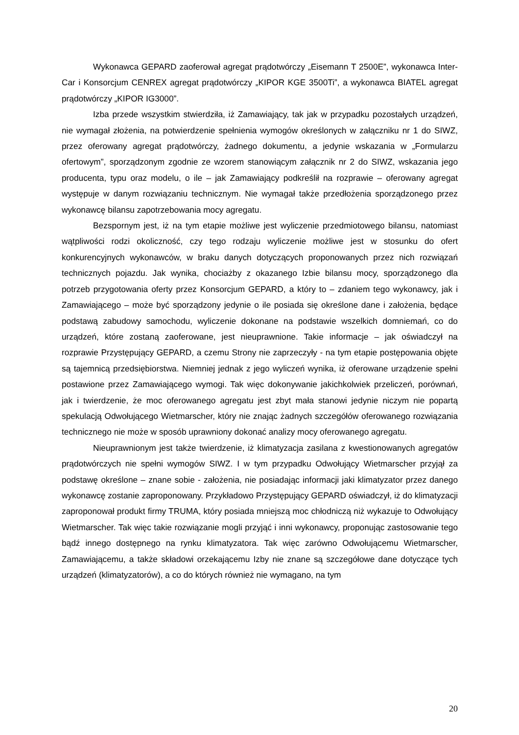Wykonawca GEPARD zaoferował agregat prądotwórczy „Eisemann T 2500E”, wykonawca Inter-Car i Konsorcjum CENREX agregat prądotwórczy „KIPOR KGE 3500Ti”, a wykonawca BIATEL agregat prądotwórczy „KIPOR IG3000”.
Izba przede wszystkim stwierdziła, iż Zamawiający, tak jak w przypadku pozostałych urządzeń, nie wymagał złożenia, na potwierdzenie spełnienia wymogów określonych w załączniku nr 1 do SIWZ, przez oferowany agregat prądotwórczy, żadnego dokumentu, a jedynie wskazania w „Formularzu ofertowym”, sporządzonym zgodnie ze wzorem stanowiącym załącznik nr 2 do SIWZ, wskazania jego producenta, typu oraz modelu, o ile – jak Zamawiający podkreślił na rozprawie – oferowany agregat występuje w danym rozwiązaniu technicznym. Nie wymagał także przedłożenia sporządzonego przez wykonawcę bilansu zapotrzebowania mocy agregatu.
Bezspornym jest, iż na tym etapie możliwe jest wyliczenie przedmiotowego bilansu, natomiast wątpliwości rodzi okoliczność, czy tego rodzaju wyliczenie możliwe jest w stosunku do ofert konkurencyjnych wykonawców, w braku danych dotyczących proponowanych przez nich rozwiązań technicznych pojazdu. Jak wynika, chociażby z okazanego Izbie bilansu mocy, sporządzonego dla potrzeb przygotowania oferty przez Konsorcjum GEPARD, a który to – zdaniem tego wykonawcy, jak i Zamawiającego – może być sporządzony jedynie o ile posiada się określone dane i założenia, będące podstawą zabudowy samochodu, wyliczenie dokonane na podstawie wszelkich domniemań, co do urządzeń, które zostaną zaoferowane, jest nieuprawnione. Takie informacje – jak oświadczył na rozprawie Przystępujący GEPARD, a czemu Strony nie zaprzeczyły - na tym etapie postępowania objęte są tajemnicą przedsiębiorstwa. Niemniej jednak z jego wyliczeń wynika, iż oferowane urządzenie spełni postawione przez Zamawiającego wymogi. Tak więc dokonywanie jakichkolwiek przeliczeń, porównań, jak i twierdzenie, że moc oferowanego agregatu jest zbyt mała stanowi jedynie niczym nie popartą spekulacją Odwołującego Wietmarscher, który nie znając żadnych szczegółów oferowanego rozwiązania technicznego nie może w sposób uprawniony dokonać analizy mocy oferowanego agregatu.
Nieuprawnionym jest także twierdzenie, iż klimatyzacja zasilana z kwestionowanych agregatów prądotwórczych nie spełni wymogów SIWZ. I w tym przypadku Odwołujący Wietmarscher przyjął za podstawę określone – znane sobie - założenia, nie posiadając informacji jaki klimatyzator przez danego wykonawcę zostanie zaproponowany. Przykładowo Przystępujący GEPARD oświadczył, iż do klimatyzacji zaproponował produkt firmy TRUMA, który posiada mniejszą moc chłodniczą niż wykazuje to Odwołujący Wietmarscher. Tak więc takie rozwiązanie mogli przyjąć i inni wykonawcy, proponując zastosowanie tego bądź innego dostępnego na rynku klimatyzatora. Tak więc zarówno Odwołującemu Wietmarscher, Zamawiającemu, a także składowi orzekającemu Izby nie znane są szczegółowe dane dotyczące tych urządzeń (klimatyzatorów), a co do których również nie wymagano, na tym
20